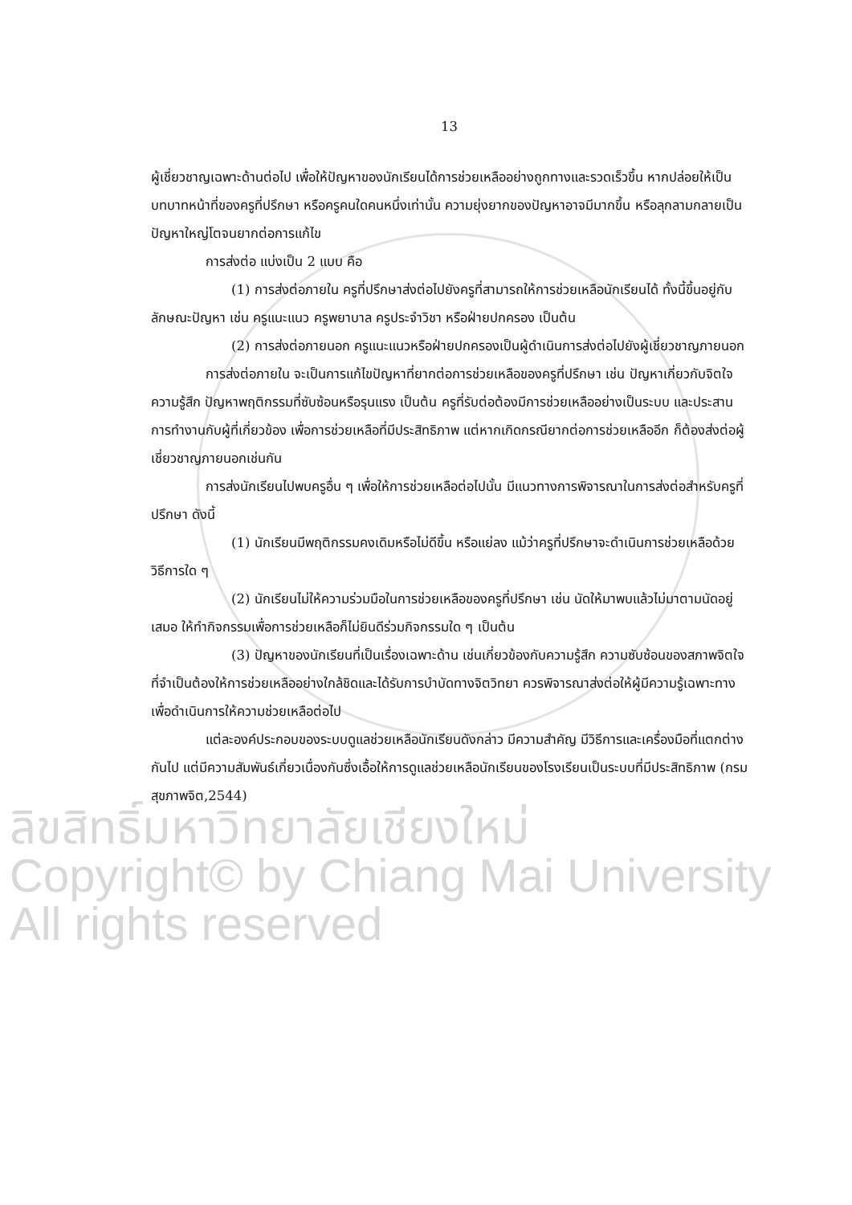13
ผู้เชี่ยวชาญเฉพาะด้านต่อไป เพื่อให้ปัญหาของนักเรียนได้การช่วยเหลืออย่างถูกทางและรวดเร็วขึ้น หากปล่อยให้เป็นบทบาทหน้าที่ของครูที่ปรึกษา หรือครูคนใดคนหนึ่งเท่านั้น ความยุ่งยากของปัญหาอาจมีมากขึ้น หรือลุกลามกลายเป็นปัญหาใหญ่โตจนยากต่อการแก้ไข
การส่งต่อ แบ่งเป็น 2 แบบ คือ
(1) การส่งต่อภายใน ครูที่ปรึกษาส่งต่อไปยังครูที่สามารถให้การช่วยเหลือนักเรียนได้ ทั้งนี้ขึ้นอยู่กับลักษณะปัญหา เช่น ครูแนะแนว ครูพยาบาล ครูประจำวิชา หรือฝ่ายปกครอง เป็นต้น
(2) การส่งต่อภายนอก ครูแนะแนวหรือฝ่ายปกครองเป็นผู้ดำเนินการส่งต่อไปยังผู้เชี่ยวชาญภายนอก
การส่งต่อภายใน จะเป็นการแก้ไขปัญหาที่ยากต่อการช่วยเหลือของครูที่ปรึกษา เช่น ปัญหาเกี่ยวกับจิตใจ ความรู้สึก ปัญหาพฤติกรรมที่ซับซ้อนหรือรุนแรง เป็นต้น ครูที่รับต่อต้องมีการช่วยเหลืออย่างเป็นระบบ และประสานการทำงานกับผู้ที่เกี่ยวข้อง เพื่อการช่วยเหลือที่มีประสิทธิภาพ แต่หากเกิดกรณียากต่อการช่วยเหลืออีก ก็ต้องส่งต่อผู้เชี่ยวชาญภายนอกเช่นกัน
การส่งนักเรียนไปพบครูอื่น ๆ เพื่อให้การช่วยเหลือต่อไปนั้น มีแนวทางการพิจารณาในการส่งต่อสำหรับครูที่ปรึกษา ดังนี้
(1) นักเรียนมีพฤติกรรมคงเดิมหรือไม่ดีขึ้น หรือแย่ลง แม้ว่าครูที่ปรึกษาจะดำเนินการช่วยเหลือด้วยวิธีการใด ๆ
(2) นักเรียนไม่ให้ความร่วมมือในการช่วยเหลือของครูที่ปรึกษา เช่น นัดให้มาพบแล้วไม่มาตามนัดอยู่เสมอ ให้ทำกิจกรรมเพื่อการช่วยเหลือก็ไม่ยินดีร่วมกิจกรรมใด ๆ เป็นต้น
(3) ปัญหาของนักเรียนที่เป็นเรื่องเฉพาะด้าน เช่นเกี่ยวข้องกับความรู้สึก ความซับซ้อนของสภาพจิตใจที่จำเป็นต้องให้การช่วยเหลืออย่างใกล้ชิดและได้รับการบำบัดทางจิตวิทยา ควรพิจารณาส่งต่อให้ผู้มีความรู้เฉพาะทางเพื่อดำเนินการให้ความช่วยเหลือต่อไป
แต่ละองค์ประกอบของระบบดูแลช่วยเหลือนักเรียนดังกล่าว มีความสำคัญ มีวิธีการและเครื่องมือที่แตกต่างกันไป แต่มีความสัมพันธ์เกี่ยวเนื่องกันซึ่งเอื้อให้การดูแลช่วยเหลือนักเรียนของโรงเรียนเป็นระบบที่มีประสิทธิภาพ (กรมสุขภาพจิต,2544)
ลิขสิทธิ์มหาวิทยาลัยเชียงใหม่
Copyright© by Chiang Mai University
All rights reserved